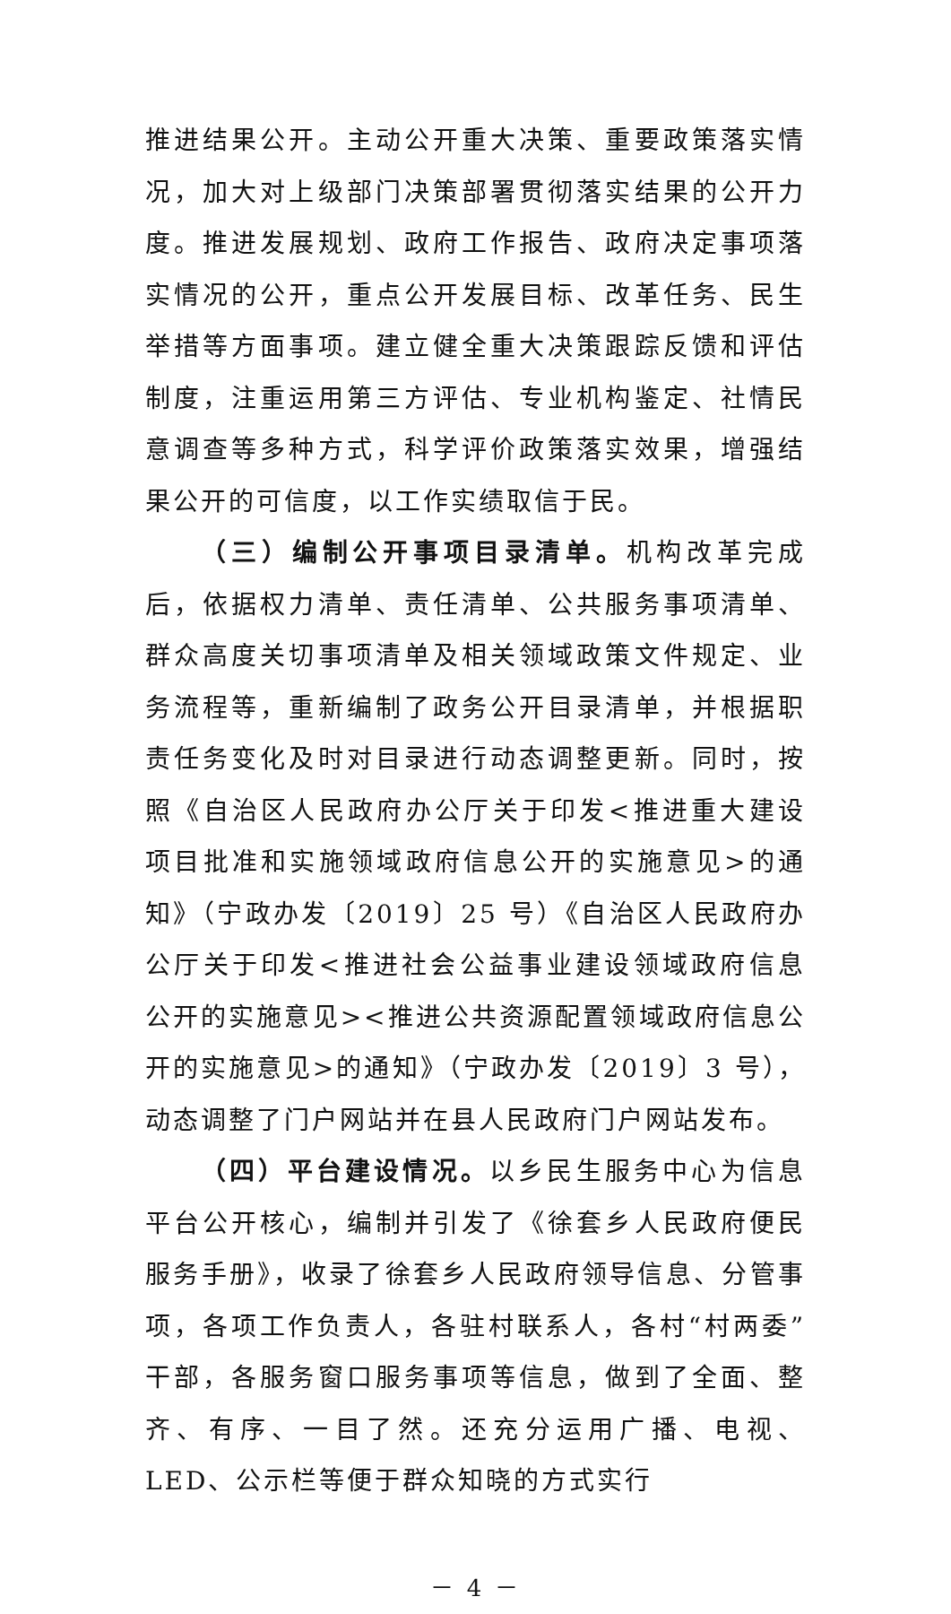推进结果公开。主动公开重大决策、重要政策落实情况，加大对上级部门决策部署贯彻落实结果的公开力度。推进发展规划、政府工作报告、政府决定事项落实情况的公开，重点公开发展目标、改革任务、民生举措等方面事项。建立健全重大决策跟踪反馈和评估制度，注重运用第三方评估、专业机构鉴定、社情民意调查等多种方式，科学评价政策落实效果，增强结果公开的可信度，以工作实绩取信于民。
（三）编制公开事项目录清单。机构改革完成后，依据权力清单、责任清单、公共服务事项清单、群众高度关切事项清单及相关领域政策文件规定、业务流程等，重新编制了政务公开目录清单，并根据职责任务变化及时对目录进行动态调整更新。同时，按照《自治区人民政府办公厅关于印发<推进重大建设项目批准和实施领域政府信息公开的实施意见>的通知》（宁政办发〔2019〕25 号）《自治区人民政府办公厅关于印发<推进社会公益事业建设领域政府信息公开的实施意见><推进公共资源配置领域政府信息公开的实施意见>的通知》（宁政办发〔2019〕3 号），动态调整了门户网站并在县人民政府门户网站发布。
（四）平台建设情况。以乡民生服务中心为信息平台公开核心，编制并引发了《徐套乡人民政府便民服务手册》，收录了徐套乡人民政府领导信息、分管事项，各项工作负责人，各驻村联系人，各村“村两委”干部，各服务窗口服务事项等信息，做到了全面、整齐、有序、一目了然。还充分运用广播、电视、LED、公示栏等便于群众知晓的方式实行
－ 4 －